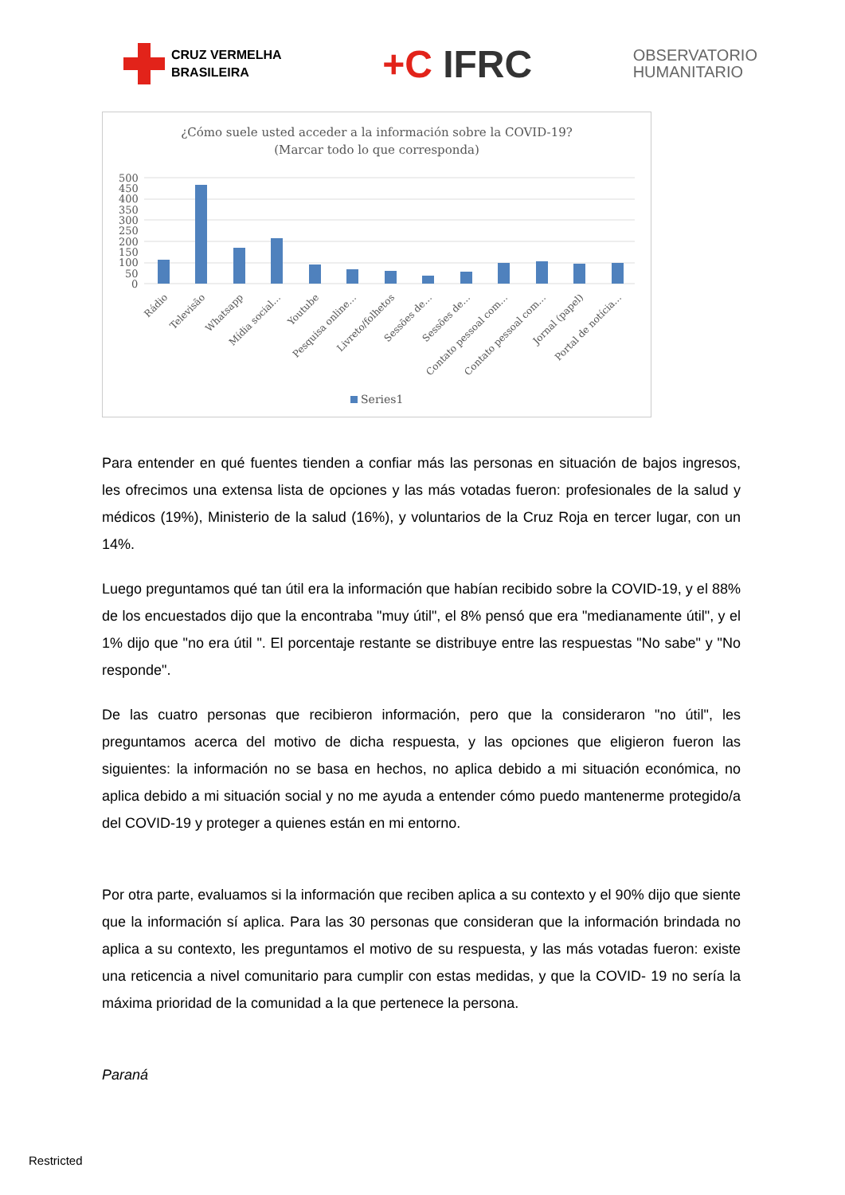CRUZ VERMELHA
BRASILEIRA
+C IFRC
OBSERVATORIO
HUMANITARIO
¿Cómo suele usted acceder a la información sobre la COVID-19?
(Marcar todo lo que corresponda)
500
450
400
350
300
250
200
150
100
50
0
Rádio
Televisão
Whatsapp
Mídia social…
Youtube
Pesquisa online…
Livreto/folhetos
Sessões de…
Sessões de…
Contato pessoal com…
Contato pessoal com…
Jornal (papel)
Portal de notícia…
Series1
Para entender en qué fuentes tienden a confiar más las personas en situación de bajos ingresos, les ofrecimos una extensa lista de opciones y las más votadas fueron: profesionales de la salud y médicos (19%), Ministerio de la salud (16%), y voluntarios de la Cruz Roja en tercer lugar, con un 14%.
Luego preguntamos qué tan útil era la información que habían recibido sobre la COVID-19, y el 88% de los encuestados dijo que la encontraba "muy útil", el 8% pensó que era "medianamente útil", y el 1% dijo que "no era útil ". El porcentaje restante se distribuye entre las respuestas "No sabe" y "No responde".
De las cuatro personas que recibieron información, pero que la consideraron "no útil", les preguntamos acerca del motivo de dicha respuesta, y las opciones que eligieron fueron las siguientes: la información no se basa en hechos, no aplica debido a mi situación económica, no aplica debido a mi situación social y no me ayuda a entender cómo puedo mantenerme protegido/a del COVID-19 y proteger a quienes están en mi entorno.
Por otra parte, evaluamos si la información que reciben aplica a su contexto y el 90% dijo que siente que la información sí aplica. Para las 30 personas que consideran que la información brindada no aplica a su contexto, les preguntamos el motivo de su respuesta, y las más votadas fueron: existe una reticencia a nivel comunitario para cumplir con estas medidas, y que la COVID- 19 no sería la máxima prioridad de la comunidad a la que pertenece la persona.
Paraná
Restricted